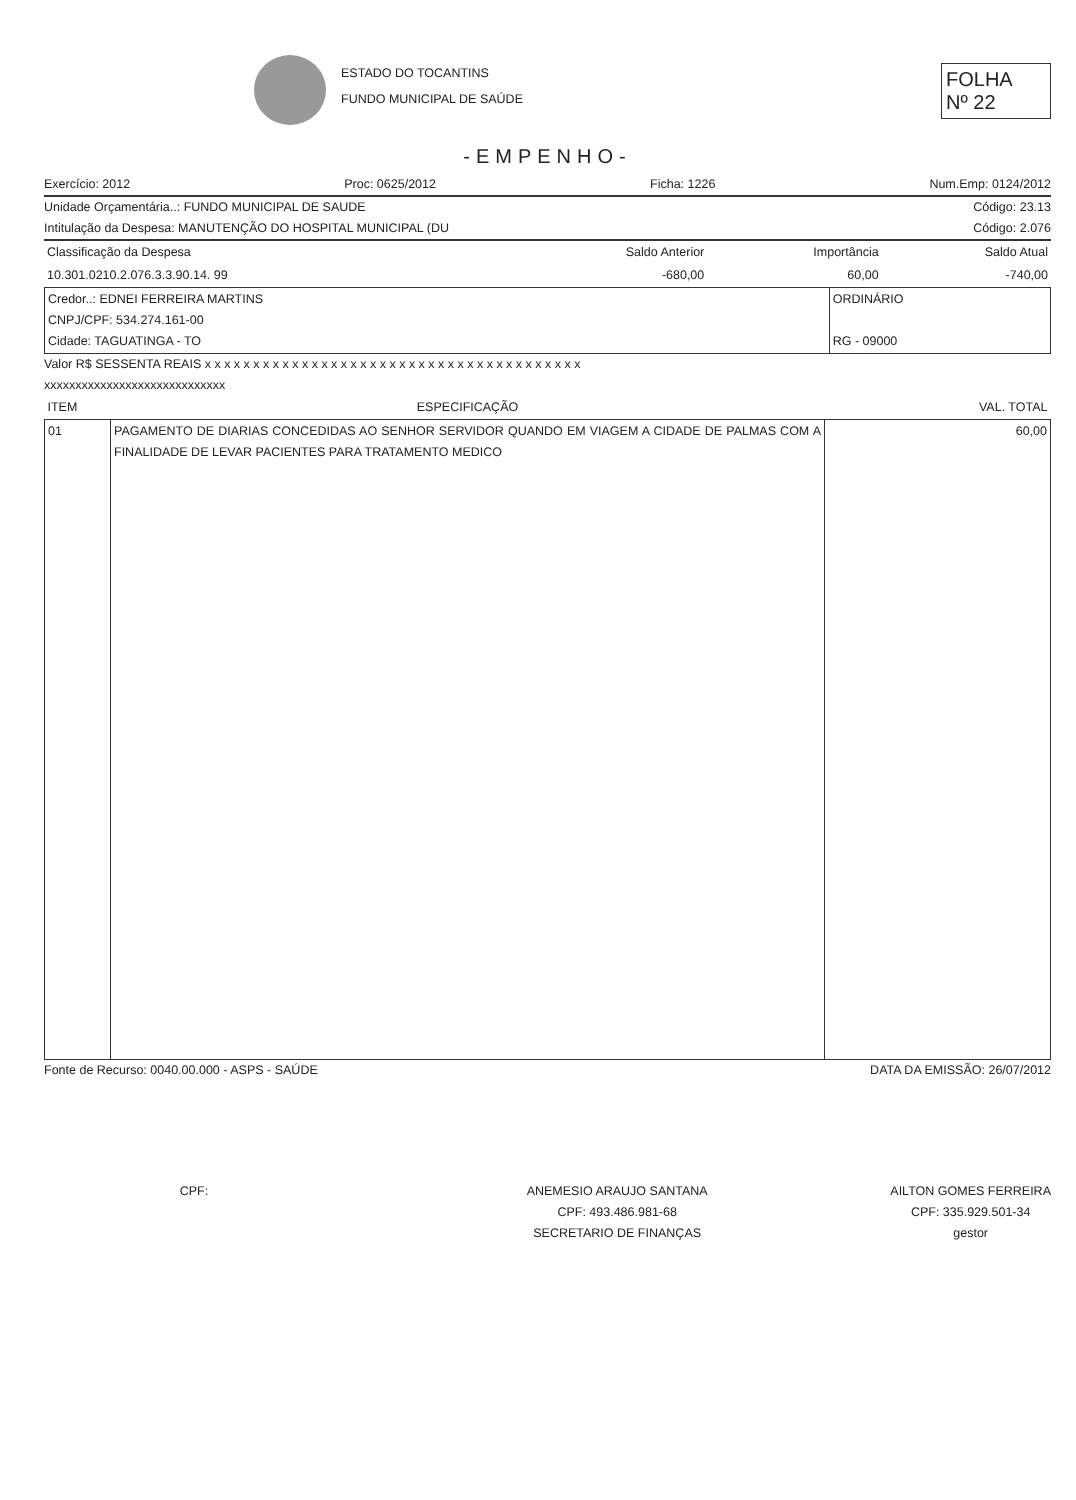ESTADO DO TOCANTINS
FUNDO MUNICIPAL DE SAÚDE
FOLHA
Nº 22
-EMPENHO-
Exercício: 2012 Proc: 0625/2012 Ficha: 1226 Num.Emp: 0124/2012
Unidade Orçamentária..: FUNDO MUNICIPAL DE SAUDE Código: 23.13
Intitulação da Despesa: MANUTENÇÃO DO HOSPITAL MUNICIPAL (DU Código: 2.076
| Classificação da Despesa | Saldo Anterior | Importância | Saldo Atual |
| 10.301.0210.2.076.3.3.90.14. 99 | -680,00 | 60,00 | -740,00 |
| Credor..: EDNEI FERREIRA MARTINS CNPJ/CPF: 534.274.161-00 Cidade: TAGUATINGA - TO | ORDINÁRIO RG - 09000 |
Valor R$ SESSENTA REAIS x x x x x x x x x x x x x x x x x x x x x x x x x x x x x x x x x x x x x x x
xxxxxxxxxxxxxxxxxxxxxxxxxxxxx
| ITEM | ESPECIFICAÇÃO | VAL. TOTAL |
| --- | --- | --- |
| 01 | PAGAMENTO DE DIARIAS CONCEDIDAS AO SENHOR SERVIDOR QUANDO EM VIAGEM A CIDADE DE PALMAS COM A FINALIDADE DE LEVAR PACIENTES PARA TRATAMENTO MEDICO | 60,00 |
Fonte de Recurso: 0040.00.000 - ASPS - SAÚDE DATA DA EMISSÃO: 26/07/2012
CPF: ANEMESIO ARAUJO SANTANA
CPF: 493.486.981-68
SECRETARIO DE FINANÇAS
AILTON GOMES FERREIRA
CPF: 335.929.501-34
gestor